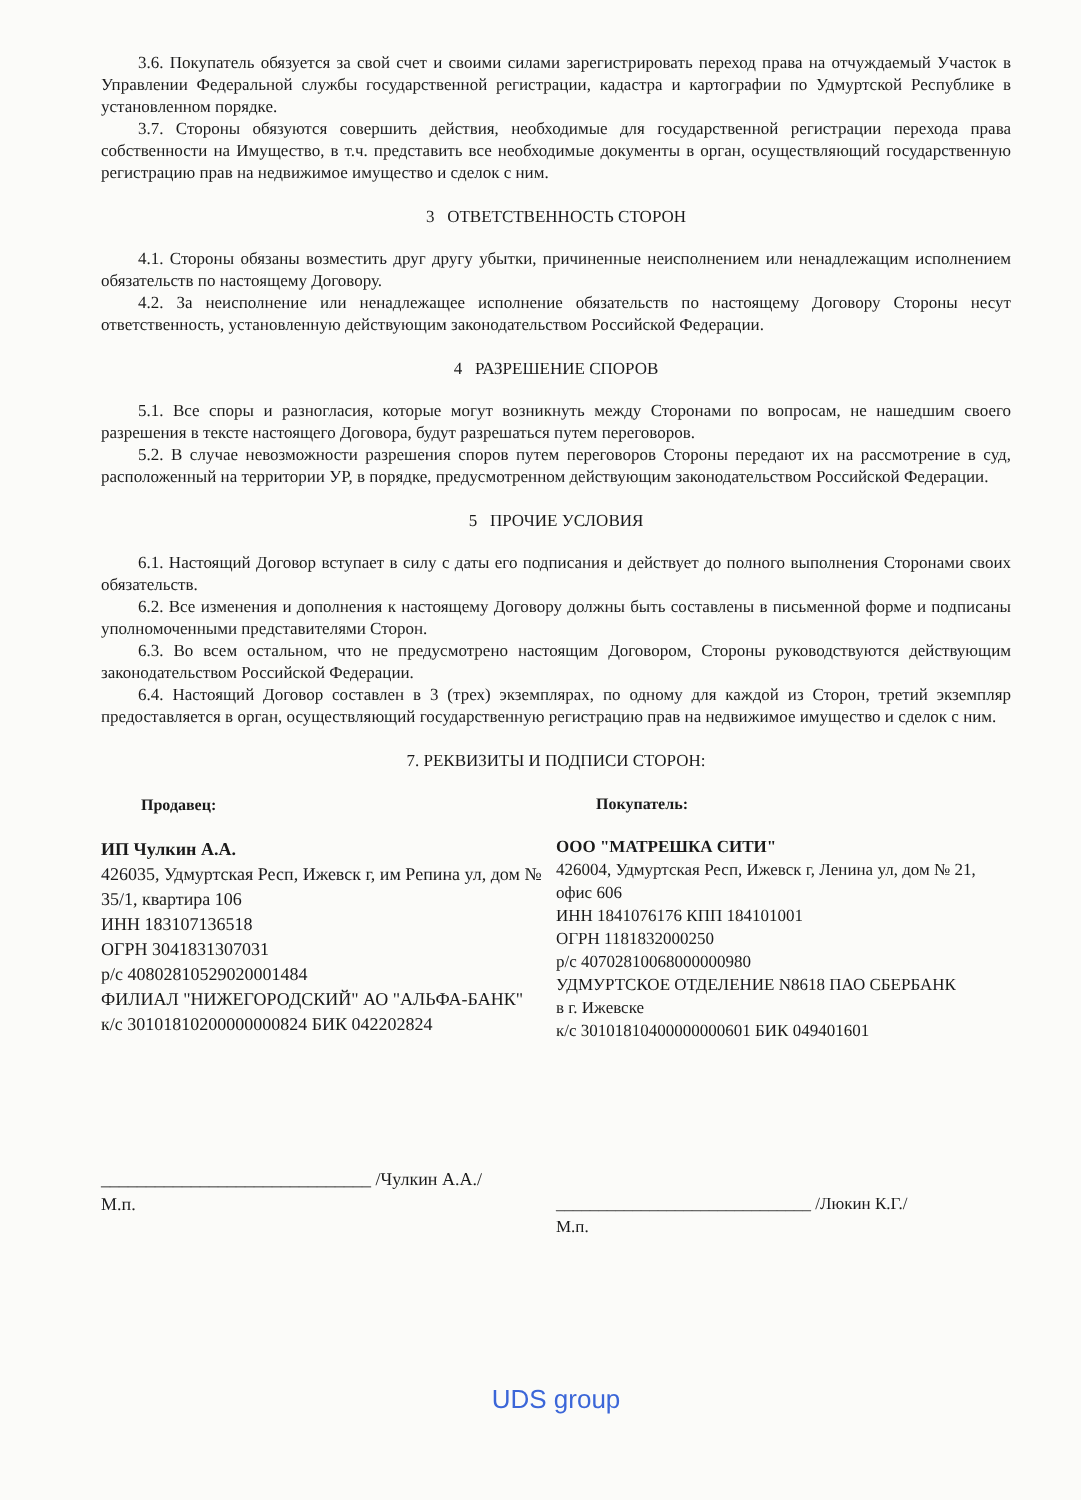3.6. Покупатель обязуется за свой счет и своими силами зарегистрировать переход права на отчуждаемый Участок в Управлении Федеральной службы государственной регистрации, кадастра и картографии по Удмуртской Республике в установленном порядке.
3.7. Стороны обязуются совершить действия, необходимые для государственной регистрации перехода права собственности на Имущество, в т.ч. представить все необходимые документы в орган, осуществляющий государственную регистрацию прав на недвижимое имущество и сделок с ним.
3 ОТВЕТСТВЕННОСТЬ СТОРОН
4.1. Стороны обязаны возместить друг другу убытки, причиненные неисполнением или ненадлежащим исполнением обязательств по настоящему Договору.
4.2. За неисполнение или ненадлежащее исполнение обязательств по настоящему Договору Стороны несут ответственность, установленную действующим законодательством Российской Федерации.
4 РАЗРЕШЕНИЕ СПОРОВ
5.1. Все споры и разногласия, которые могут возникнуть между Сторонами по вопросам, не нашедшим своего разрешения в тексте настоящего Договора, будут разрешаться путем переговоров.
5.2. В случае невозможности разрешения споров путем переговоров Стороны передают их на рассмотрение в суд, расположенный на территории УР, в порядке, предусмотренном действующим законодательством Российской Федерации.
5 ПРОЧИЕ УСЛОВИЯ
6.1. Настоящий Договор вступает в силу с даты его подписания и действует до полного выполнения Сторонами своих обязательств.
6.2. Все изменения и дополнения к настоящему Договору должны быть составлены в письменной форме и подписаны уполномоченными представителями Сторон.
6.3. Во всем остальном, что не предусмотрено настоящим Договором, Стороны руководствуются действующим законодательством Российской Федерации.
6.4. Настоящий Договор составлен в 3 (трех) экземплярах, по одному для каждой из Сторон, третий экземпляр предоставляется в орган, осуществляющий государственную регистрацию прав на недвижимое имущество и сделок с ним.
7. РЕКВИЗИТЫ И ПОДПИСИ СТОРОН:
Продавец:
ИП Чулкин А.А.
426035, Удмуртская Респ, Ижевск г, им Репина ул, дом № 35/1, квартира 106
ИНН 183107136518
ОГРН 3041831307031
р/с 40802810529020001484
ФИЛИАЛ "НИЖЕГОРОДСКИЙ" АО "АЛЬФА-БАНК"
к/с 30101810200000000824 БИК 042202824
______________________________ /Чулкин А.А./
М.п.
Покупатель:
ООО "МАТРЕШКА СИТИ"
426004, Удмуртская Респ, Ижевск г, Ленина ул, дом № 21, офис 606
ИНН 1841076176 КПП 184101001
ОГРН 1181832000250
р/с 40702810068000000980
УДМУРТСКОЕ ОТДЕЛЕНИЕ N8618 ПАО СБЕРБАНК
в г. Ижевске
к/с 30101810400000000601 БИК 049401601
______________________________ /Люкин К.Г./
М.п.
UDS group